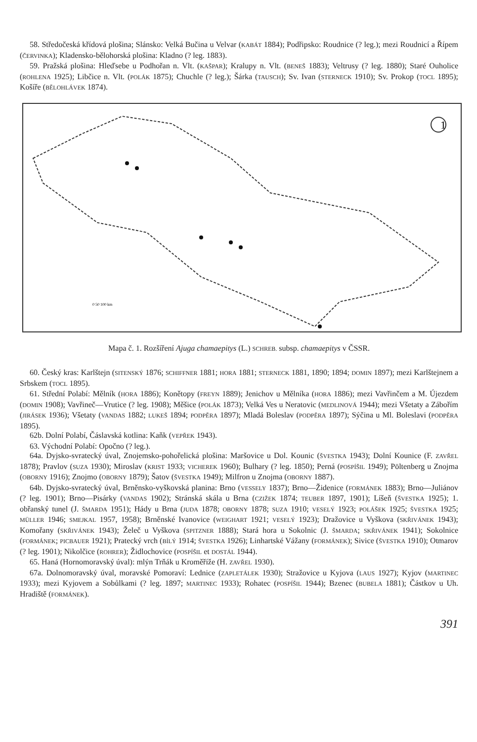58. Středočeská křídová plošina; Slánsko: Velká Bučina u Velvar (KABÁT 1884); Podřipsko: Roudnice (? leg.); mezi Roudnicí a Řípem (ČERVINKA); Kladensko-bělohorská plošina: Kladno (? leg. 1883).
59. Pražská plošina: Hleďsebe u Podhořan n. Vlt. (KAŠPAR); Kralupy n. Vlt. (BENEŠ 1883); Veltrusy (? leg. 1880); Staré Ouholice (ROHLENA 1925); Libčice n. Vlt. (POLÁK 1875); Chuchle (? leg.); Šárka (TAUSCH); Sv. Ivan (STERNECK 1910); Sv. Prokop (TOCL 1895); Košíře (BĚLOHLÁVEK 1874).
1
0 50 100 km
Mapa č. 1. Rozšíření Ajuga chamaepitys (L.) SCHREB. subsp. chamaepitys v ČSSR.
60. Český kras: Karlštejn (SITENSKÝ 1876; SCHIFFNER 1881; HORA 1881; STERNECK 1881, 1890; 1894; DOMIN 1897); mezi Karlštejnem a Srbskem (TOCL 1895).
61. Střední Polabí: Mělník (HORA 1886); Konětopy (FREYN 1889); Jenichov u Mělníka (HORA 1886); mezi Vavřinčem a M. Újezdem (DOMIN 1908); Vavřineč—Vrutice (? leg. 1908); Měšice (POLÁK 1873); Velká Ves u Neratovic (MEDLINOVÁ 1944); mezi Všetaty a Zábořím (JIRÁSEK 1936); Všetaty (VANDAS 1882; LUKEŠ 1894; PODPĚRA 1897); Mladá Boleslav (PODPĚRA 1897); Sýčina u Ml. Boleslavi (PODPĚRA 1895).
62b. Dolní Polabí, Čáslavská kotlina: Kaňk (VEPŘEK 1943).
63. Východní Polabí: Opočno (? leg.).
64a. Dyjsko-svratecký úval, Znojemsko-pohořelická plošina: Maršovice u Dol. Kounic (ŠVESTKA 1943); Dolní Kounice (F. ZAVŘEL 1878); Pravlov (SUZA 1930); Miroslav (KRIST 1933; VICHEREK 1960); Bulhary (? leg. 1850); Perná (POSPÍŠIL 1949); Pöltenberg u Znojma (OBORNY 1916); Znojmo (OBORNY 1879); Šatov (ŠVESTKA 1949); Milfron u Znojma (OBORNY 1887).
64b. Dyjsko-svratecký úval, Brněnsko-vyškovská planina: Brno (VESSELY 1837); Brno—Židenice (FORMÁNEK 1883); Brno—Juliánov (? leg. 1901); Brno—Pisárky (VANDAS 1902); Stránská skála u Brna (CZIŽEK 1874; TEUBER 1897, 1901); Líšeň (ŠVESTKA 1925); 1. obřanský tunel (J. ŠMARDA 1951); Hády u Brna (JUDA 1878; OBORNY 1878; SUZA 1910; VESELÝ 1923; POLÁŠEK 1925; ŠVESTKA 1925; MÜLLER 1946; SMEJKAL 1957, 1958); Brněnské Ivanovice (WEIGHART 1921; VESELÝ 1923); Dražovice u Vyškova (SKŘIVÁNEK 1943); Komořany (SKŘIVÁNEK 1943); Želeč u Vyškova (SPITZNER 1888); Stará hora u Sokolnic (J. ŠMARDA; SKŘIVÁNEK 1941); Sokolnice (FORMÁNEK; PICBAUER 1921); Pratecký vrch (BÍLÝ 1914; ŠVESTKA 1926); Linhartské Vážany (FORMÁNEK); Sivice (ŠVESTKA 1910); Otmarov (? leg. 1901); Nikolčice (ROHRER); Židlochovice (POSPÍŠIL et DOSTÁL 1944).
65. Haná (Hornomoravský úval): mlýn Trňák u Kroměříže (H. ZAVŘEL 1930).
67a. Dolnomoravský úval, moravské Pomoraví: Lednice (ZAPLETÁLEK 1930); Stražovice u Kyjova (LAUS 1927); Kyjov (MARTINEC 1933); mezi Kyjovem a Sobůlkami (? leg. 1897; MARTINEC 1933); Rohatec (POSPÍŠIL 1944); Bzenec (BUBELA 1881); Částkov u Uh. Hradiště (FORMÁNEK).
391